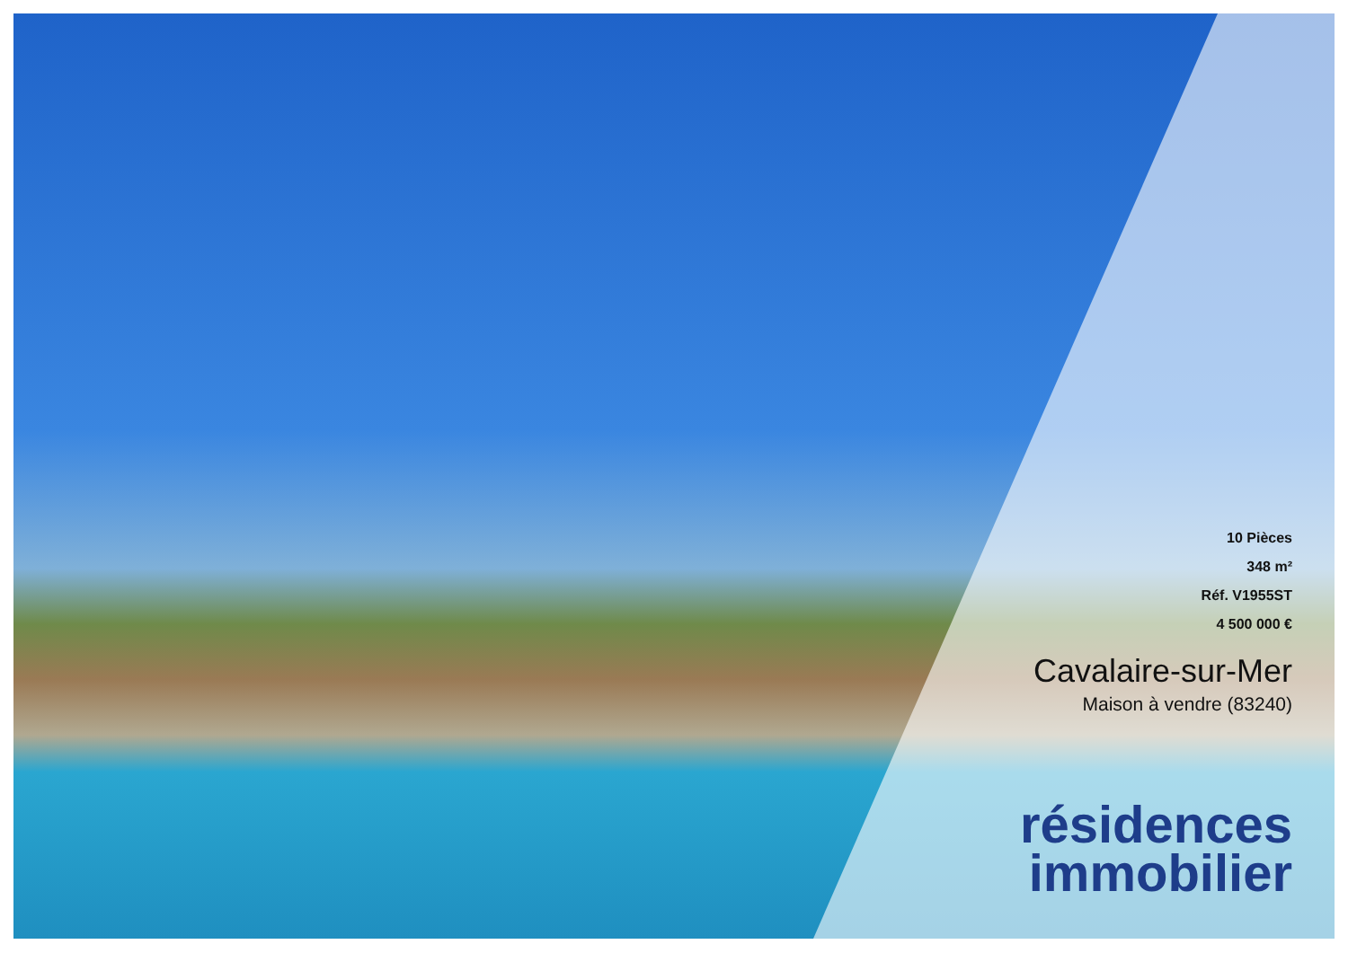10 Pièces
348 m²
Réf. V1955ST
4 500 000 €
Cavalaire-sur-Mer
Maison à vendre (83240)
résidences
immobilier